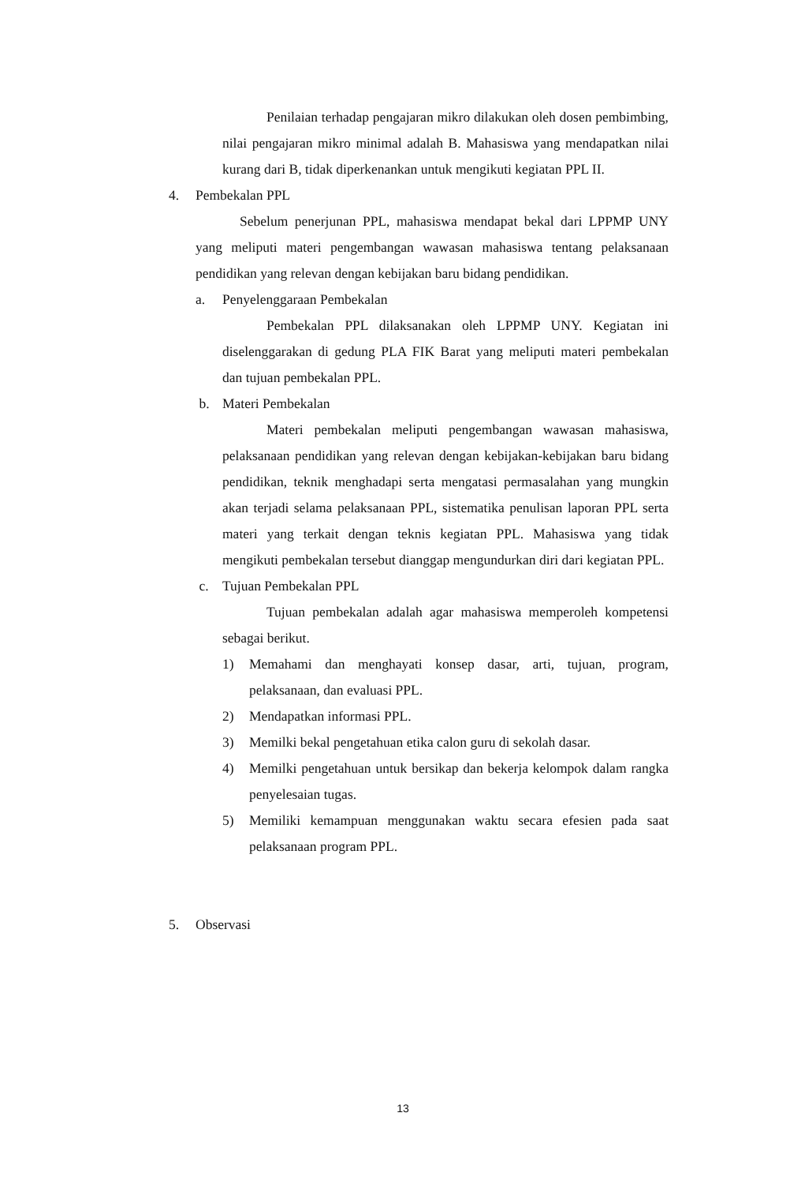Penilaian terhadap pengajaran mikro dilakukan oleh dosen pembimbing, nilai pengajaran mikro minimal adalah B. Mahasiswa yang mendapatkan nilai kurang dari B, tidak diperkenankan untuk mengikuti kegiatan PPL II.
4. Pembekalan PPL
Sebelum penerjunan PPL, mahasiswa mendapat bekal dari LPPMP UNY yang meliputi materi pengembangan wawasan mahasiswa tentang pelaksanaan pendidikan yang relevan dengan kebijakan baru bidang pendidikan.
a. Penyelenggaraan Pembekalan
Pembekalan PPL dilaksanakan oleh LPPMP UNY. Kegiatan ini diselenggarakan di gedung PLA FIK Barat yang meliputi materi pembekalan dan tujuan pembekalan PPL.
b. Materi Pembekalan
Materi pembekalan meliputi pengembangan wawasan mahasiswa, pelaksanaan pendidikan yang relevan dengan kebijakan-kebijakan baru bidang pendidikan, teknik menghadapi serta mengatasi permasalahan yang mungkin akan terjadi selama pelaksanaan PPL, sistematika penulisan laporan PPL serta materi yang terkait dengan teknis kegiatan PPL. Mahasiswa yang tidak mengikuti pembekalan tersebut dianggap mengundurkan diri dari kegiatan PPL.
c. Tujuan Pembekalan PPL
Tujuan pembekalan adalah agar mahasiswa memperoleh kompetensi sebagai berikut.
1) Memahami dan menghayati konsep dasar, arti, tujuan, program, pelaksanaan, dan evaluasi PPL.
2) Mendapatkan informasi PPL.
3) Memilki bekal pengetahuan etika calon guru di sekolah dasar.
4) Memilki pengetahuan untuk bersikap dan bekerja kelompok dalam rangka penyelesaian tugas.
5) Memiliki kemampuan menggunakan waktu secara efesien pada saat pelaksanaan program PPL.
5. Observasi
13